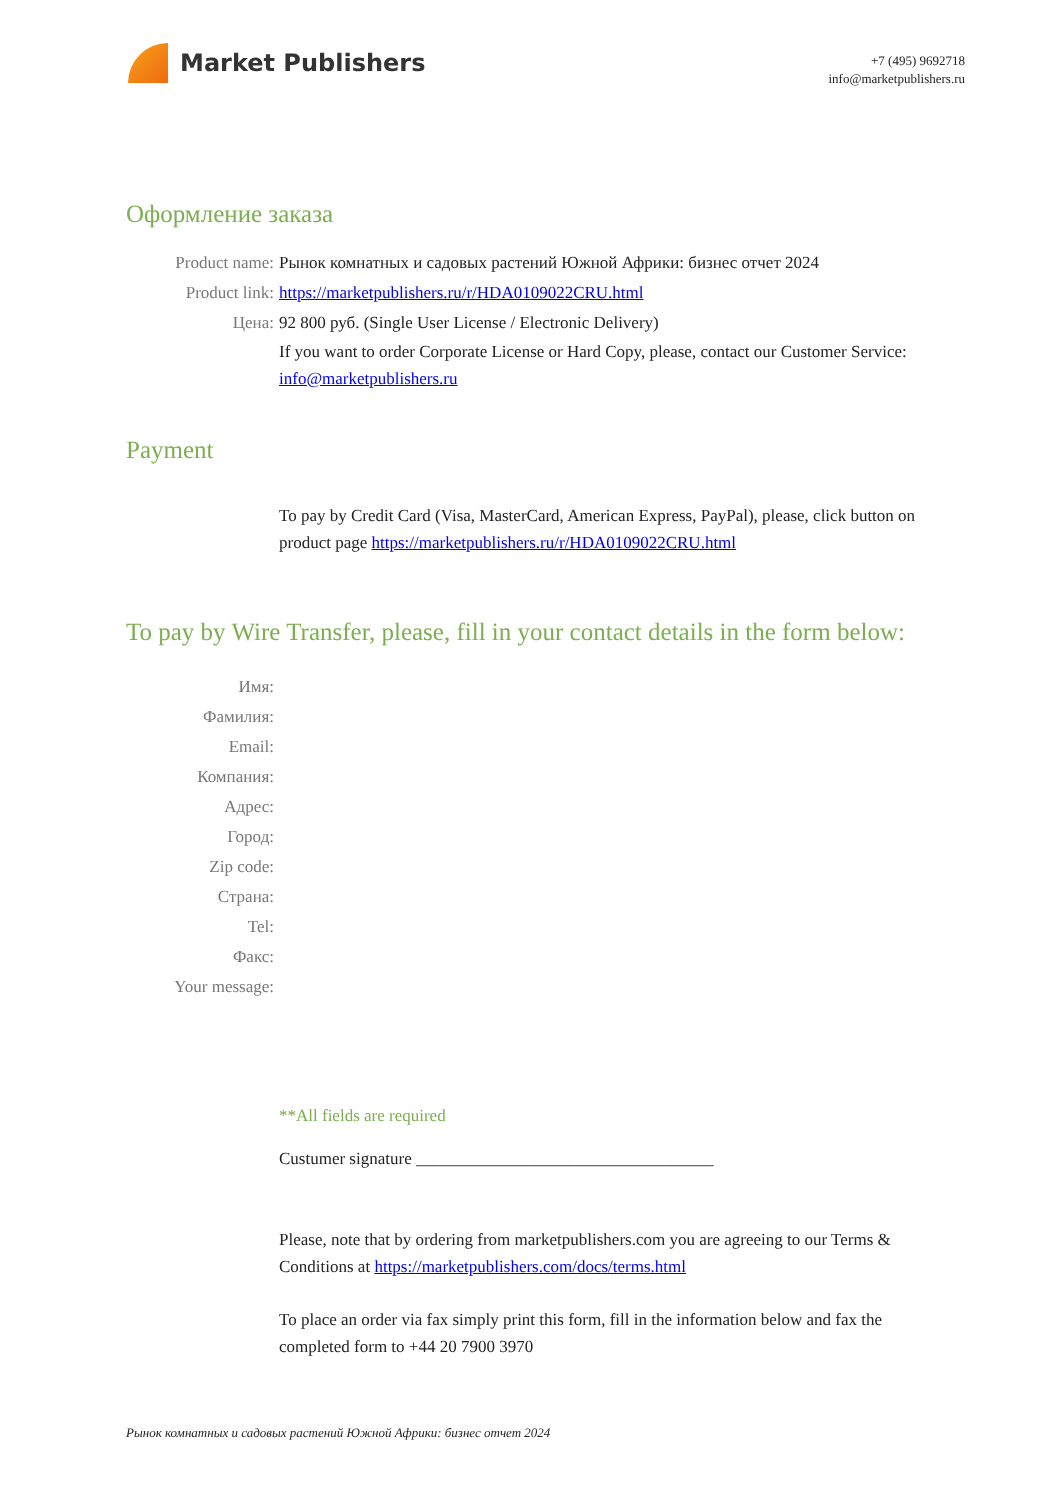Market Publishers
+7 (495) 9692718
info@marketpublishers.ru
Оформление заказа
Product name: Рынок комнатных и садовых растений Южной Африки: бизнес отчет 2024
Product link: https://marketpublishers.ru/r/HDA0109022CRU.html
Цена: 92 800 руб. (Single User License / Electronic Delivery)
If you want to order Corporate License or Hard Copy, please, contact our Customer Service:
info@marketpublishers.ru
Payment
To pay by Credit Card (Visa, MasterCard, American Express, PayPal), please, click button on product page https://marketpublishers.ru/r/HDA0109022CRU.html
To pay by Wire Transfer, please, fill in your contact details in the form below:
Имя:
Фамилия:
Email:
Компания:
Адрес:
Город:
Zip code:
Страна:
Tel:
Факс:
Your message:
**All fields are required
Custumer signature ___________________________________
Please, note that by ordering from marketpublishers.com you are agreeing to our Terms & Conditions at https://marketpublishers.com/docs/terms.html
To place an order via fax simply print this form, fill in the information below and fax the completed form to +44 20 7900 3970
Рынок комнатных и садовых растений Южной Африки: бизнес отчет 2024